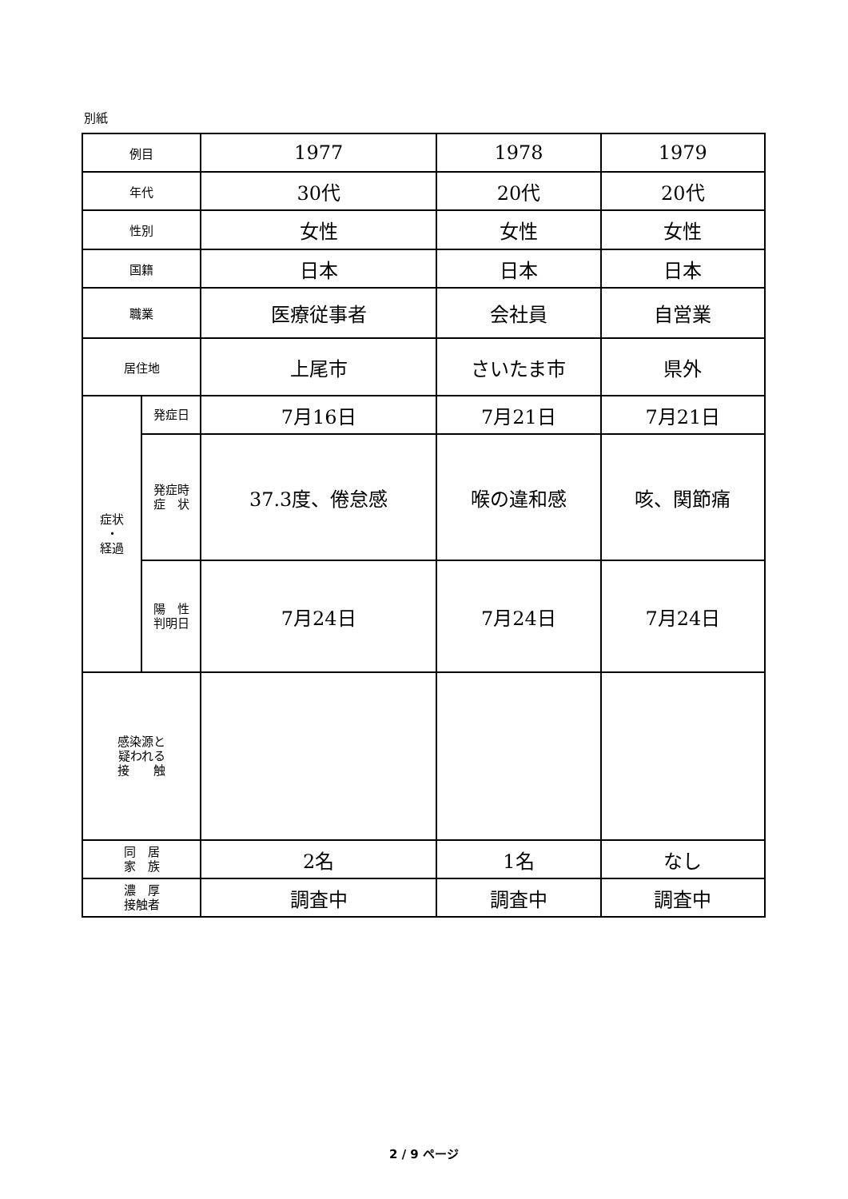別紙
| 例目 | | 1977 | 1978 | 1979 |
| 年代 | | 30代 | 20代 | 20代 |
| 性別 | | 女性 | 女性 | 女性 |
| 国籍 | | 日本 | 日本 | 日本 |
| 職業 | | 医療従事者 | 会社員 | 自営業 |
| 居住地 | | 上尾市 | さいたま市 | 県外 |
| 症状 ・ 経過 | 発症日 | 7月16日 | 7月21日 | 7月21日 |
| | 発症時 症 状 | 37.3度、倦怠感 | 喉の違和感 | 咳、関節痛 |
| | 陽 性 判明日 | 7月24日 | 7月24日 | 7月24日 |
| 感染源と 疑われる 接 触 | | | | |
| 同 居 家 族 | | 2名 | 1名 | なし |
| 濃 厚 接触者 | | 調査中 | 調査中 | 調査中 |
2 / 9 ページ